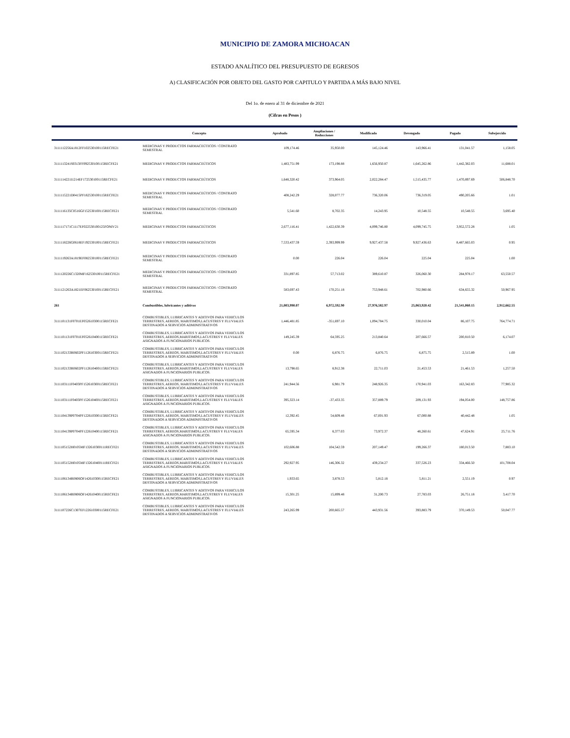MUNICIPIO DE ZAMORA MICHOACAN
ESTADO ANALÍTICO DEL PRESUPUESTO DE EGRESOS
A) CLASIFICACIÓN POR OBJETO DEL GASTO POR CAPITULO Y PARTIDA A MÁS BAJO NIVEL
Del 1o. de enero al 31 de diciembre de 2021
(Cifras en Pesos )
| | Concepto | Aprobado | Ampliaciones / Reducciones | Modificado | Devengado | Pagado | Subejercido |
| --- | --- | --- | --- | --- | --- | --- | --- |
| 3111112256A1812FF102530100115RECFE21 | MEDICINAS Y PRODUCTOS FARMACEÚTICOS / CONTRATO SEMESTRAL | 109,174.46 | 35,950.00 | 145,124.46 | 143,966.41 | 131,041.57 | 1,158.05 |
| 3111113241S0313FF092530100115RECFE21 | MEDICINAS Y PRODUCTOS FARMACEÚTICOS | 1,483,751.99 | 173,198.88 | 1,656,950.87 | 1,645,262.86 | 1,442,382.03 | 11,688.01 |
| 3111114221I1214EF172530100115RECFE21 | MEDICINAS Y PRODUCTOS FARMACEÚTICOS | 1,648,320.42 | 373,964.05 | 2,022,284.47 | 1,515,435.77 | 1,470,897.69 | 506,848.70 |
| 3111115221D0415PF182530100115RECFE21 | MEDICINAS Y PRODUCTOS FARMACEÚTICOS / CONTRATO SEMESTRAL | 408,242.29 | 328,077.77 | 736,320.06 | 736,319.05 | 490,205.66 | 1.01 |
| 3111116135C0516GF152530100115RECFE21 | MEDICINAS Y PRODUCTOS FARMACEÚTICOS / CONTRATO SEMESTRAL | 5,541.60 | 8,702.35 | 14,243.95 | 10,548.55 | 10,548.55 | 3,695.40 |
| 3111117171C1117EF022530100125FONIV21 | MEDICINAS Y PRODUCTOS FARMACEÚTICOS | 2,677,116.41 | 1,422,630.39 | 4,099,746.80 | 4,099,745.75 | 3,952,572.28 | 1.05 |
| 3111118226G0618EF192530100115RECFE21 | MEDICINAS Y PRODUCTOS FARMACEÚTICOS | 7,533,437.59 | 2,393,999.99 | 9,927,437.58 | 9,927,436.63 | 8,487,665.03 | 0.95 |
| 3111119263A1819EF082530100115RECFE21 | MEDICINAS Y PRODUCTOS FARMACEÚTICOS / CONTRATO SEMESTRAL | 0.00 | 226.04 | 226.04 | 225.04 | 225.04 | 1.00 |
| 3111120226C1320MF162530100115RECFE21 | MEDICINAS Y PRODUCTOS FARMACEÚTICOS / CONTRATO SEMESTRAL | 331,897.85 | 57,713.02 | 389,610.87 | 326,060.30 | 284,978.17 | 63,550.57 |
| 3111121263A1821EF062530100115RECFE21 | MEDICINAS Y PRODUCTOS FARMACEÚTICOS / CONTRATO SEMESTRAL | 583,697.43 | 170,251.18 | 753,948.61 | 702,980.66 | 634,655.32 | 50,967.95 |
| 261 | Combustibles, lubricantes y aditivos | 21,003,990.07 | 6,972,592.90 | 27,976,582.97 | 25,063,920.42 | 21,541,060.15 | 2,912,662.55 |
| 3111101131F0701EF052610300115RECFE21 | COMBUSTIBLES, LUBRICANTES Y ADITIVOS PARA VEHICULOS TERRESTRES, AEREOS, MARITIMOS,LACUSTRES Y FLUVIALES DESTINADOS A SERVICIOS ADMINISTRATIVOS | 1,446,481.85 | -351,697.10 | 1,094,784.75 | 330,010.04 | 86,107.75 | 764,774.71 |
| 3111101131F0701EF052610400115RECFE21 | COMBUSTIBLES, LUBRICANTES Y ADITIVOS PARA VEHICULOS TERRESTRES, AEREOS,MARITIMOS,LACUSTRES Y FLUVIALES ASIGNADOS A FUNCIONARIOS PUBLICOS. | 149,245.39 | 64,595.25 | 213,840.64 | 207,666.57 | 200,810.50 | 6,174.07 |
| 3111102133R0602PF112610300115RECFE21 | COMBUSTIBLES, LUBRICANTES Y ADITIVOS PARA VEHICULOS TERRESTRES, AEREOS, MARITIMOS,LACUSTRES Y FLUVIALES DESTINADOS A SERVICIOS ADMINISTRATIVOS | 0.00 | 6,876.75 | 6,876.75 | 6,875.75 | 2,515.89 | 1.00 |
| 3111102133R0602PF112610400115RECFE21 | COMBUSTIBLES, LUBRICANTES Y ADITIVOS PARA VEHICULOS TERRESTRES, AEREOS,MARITIMOS,LACUSTRES Y FLUVIALES ASIGNADOS A FUNCIONARIOS PUBLICOS. | 13,798.65 | 8,912.38 | 22,711.03 | 21,453.53 | 21,461.53 | 1,257.50 |
| 3111103111F0403PF152610300115RECFE21 | COMBUSTIBLES, LUBRICANTES Y ADITIVOS PARA VEHICULOS TERRESTRES, AEREOS, MARITIMOS,LACUSTRES Y FLUVIALES DESTINADOS A SERVICIOS ADMINISTRATIVOS | 241,944.56 | 6,981.79 | 248,926.35 | 170,941.03 | 163,342.83 | 77,985.32 |
| 3111103111F0403PF152610400115RECFE21 | COMBUSTIBLES, LUBRICANTES Y ADITIVOS PARA VEHICULOS TERRESTRES, AEREOS,MARITIMOS,LACUSTRES Y FLUVIALES ASIGNADOS A FUNCIONARIOS PUBLICOS. | 395,323.14 | -37,433.35 | 357,889.79 | 209,131.93 | 194,054.00 | 148,757.86 |
| 3111104139P0704PF122610300115RECFE21 | COMBUSTIBLES, LUBRICANTES Y ADITIVOS PARA VEHICULOS TERRESTRES, AEREOS, MARITIMOS,LACUSTRES Y FLUVIALES DESTINADOS A SERVICIOS ADMINISTRATIVOS | 12,392.45 | 54,609.48 | 67,001.93 | 67,000.88 | 40,442.48 | 1.05 |
| 3111104139P0704PF122610400115RECFE21 | COMBUSTIBLES, LUBRICANTES Y ADITIVOS PARA VEHICULOS TERRESTRES, AEREOS,MARITIMOS,LACUSTRES Y FLUVIALES ASIGNADOS A FUNCIONARIOS PUBLICOS. | 65,595.34 | 8,377.03 | 73,972.37 | 48,260.61 | 47,624.91 | 25,711.76 |
| 3111105152H0105MF132610300111RECFI21 | COMBUSTIBLES, LUBRICANTES Y ADITIVOS PARA VEHICULOS TERRESTRES, AEREOS, MARITIMOS,LACUSTRES Y FLUVIALES DESTINADOS A SERVICIOS ADMINISTRATIVOS | 102,606.88 | 104,542.59 | 207,149.47 | 199,266.37 | 180,013.50 | 7,883.10 |
| 3111105152H0105MF132610400111RECFI21 | COMBUSTIBLES, LUBRICANTES Y ADITIVOS PARA VEHICULOS TERRESTRES, AEREOS,MARITIMOS,LACUSTRES Y FLUVIALES ASIGNADOS A FUNCIONARIOS PUBLICOS. | 292,927.95 | 146,306.32 | 439,234.27 | 337,526.23 | 334,466.50 | 101,708.04 |
| 3111106134R0806OF142610300115RECFE21 | COMBUSTIBLES, LUBRICANTES Y ADITIVOS PARA VEHICULOS TERRESTRES, AEREOS, MARITIMOS,LACUSTRES Y FLUVIALES DESTINADOS A SERVICIOS ADMINISTRATIVOS | 1,933.65 | 3,878.53 | 5,812.18 | 5,811.21 | 2,551.19 | 0.97 |
| 3111106134R0806OF142610400115RECFE21 | COMBUSTIBLES, LUBRICANTES Y ADITIVOS PARA VEHICULOS TERRESTRES, AEREOS,MARITIMOS,LACUSTRES Y FLUVIALES ASIGNADOS A FUNCIONARIOS PUBLICOS. | 15,301.25 | 15,899.48 | 31,200.73 | 27,783.03 | 26,751.18 | 3,417.70 |
| 3111107226C1307EF122610300115RECFE21 | COMBUSTIBLES, LUBRICANTES Y ADITIVOS PARA VEHICULOS TERRESTRES, AEREOS, MARITIMOS,LACUSTRES Y FLUVIALES DESTINADOS A SERVICIOS ADMINISTRATIVOS | 243,265.99 | 200,665.57 | 443,931.56 | 393,883.79 | 370,149.53 | 50,047.77 |